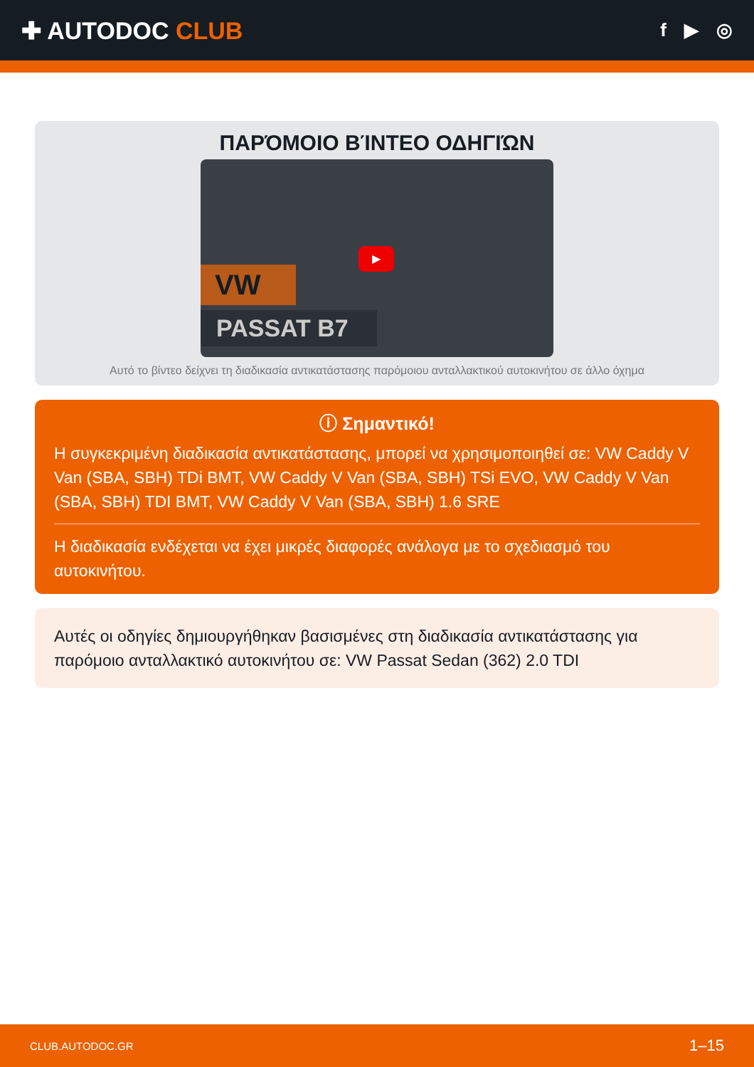✚ AUTODOC CLUB
f ▶ ◎
ΠΑΡΌΜΟΙΟ ΒΊΝΤΕΟ ΟΔΗΓΙΏΝ
VW
PASSAT B7
▶
Αυτό το βίντεο δείχνει τη διαδικασία αντικατάστασης παρόμοιου ανταλλακτικού αυτοκινήτου σε άλλο όχημα
ⓘ Σημαντικό!
Η συγκεκριμένη διαδικασία αντικατάστασης, μπορεί να χρησιμοποιηθεί σε: VW Caddy V Van (SBA, SBH) TDi BMT, VW Caddy V Van (SBA, SBH) TSi EVO, VW Caddy V Van (SBA, SBH) TDI BMT, VW Caddy V Van (SBA, SBH) 1.6 SRE
Η διαδικασία ενδέχεται να έχει μικρές διαφορές ανάλογα με το σχεδιασμό του αυτοκινήτου.
Αυτές οι οδηγίες δημιουργήθηκαν βασισμένες στη διαδικασία αντικατάστασης για παρόμοιο ανταλλακτικό αυτοκινήτου σε: VW Passat Sedan (362) 2.0 TDI
CLUB.AUTODOC.GR 1–15